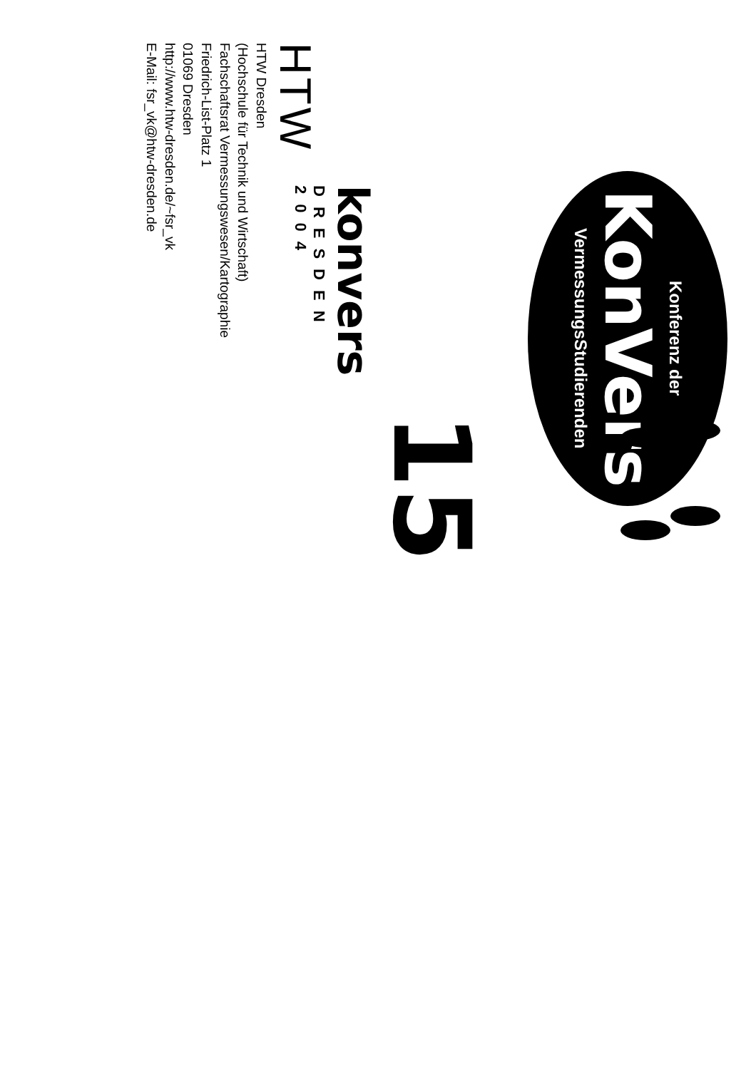Konferenz der
KonVers
VermessungsStudierenden
15
konvers
DRESDEN
2004
HTW
HTW Dresden
(Hochschule für Technik und Wirtschaft)
Fachschaftsrat Vermessungswesen/Kartographie
Friedrich-List-Platz 1
01069 Dresden
http://www.htw-dresden.de/~fsr_vk
E-Mail: fsr_vk@htw-dresden.de